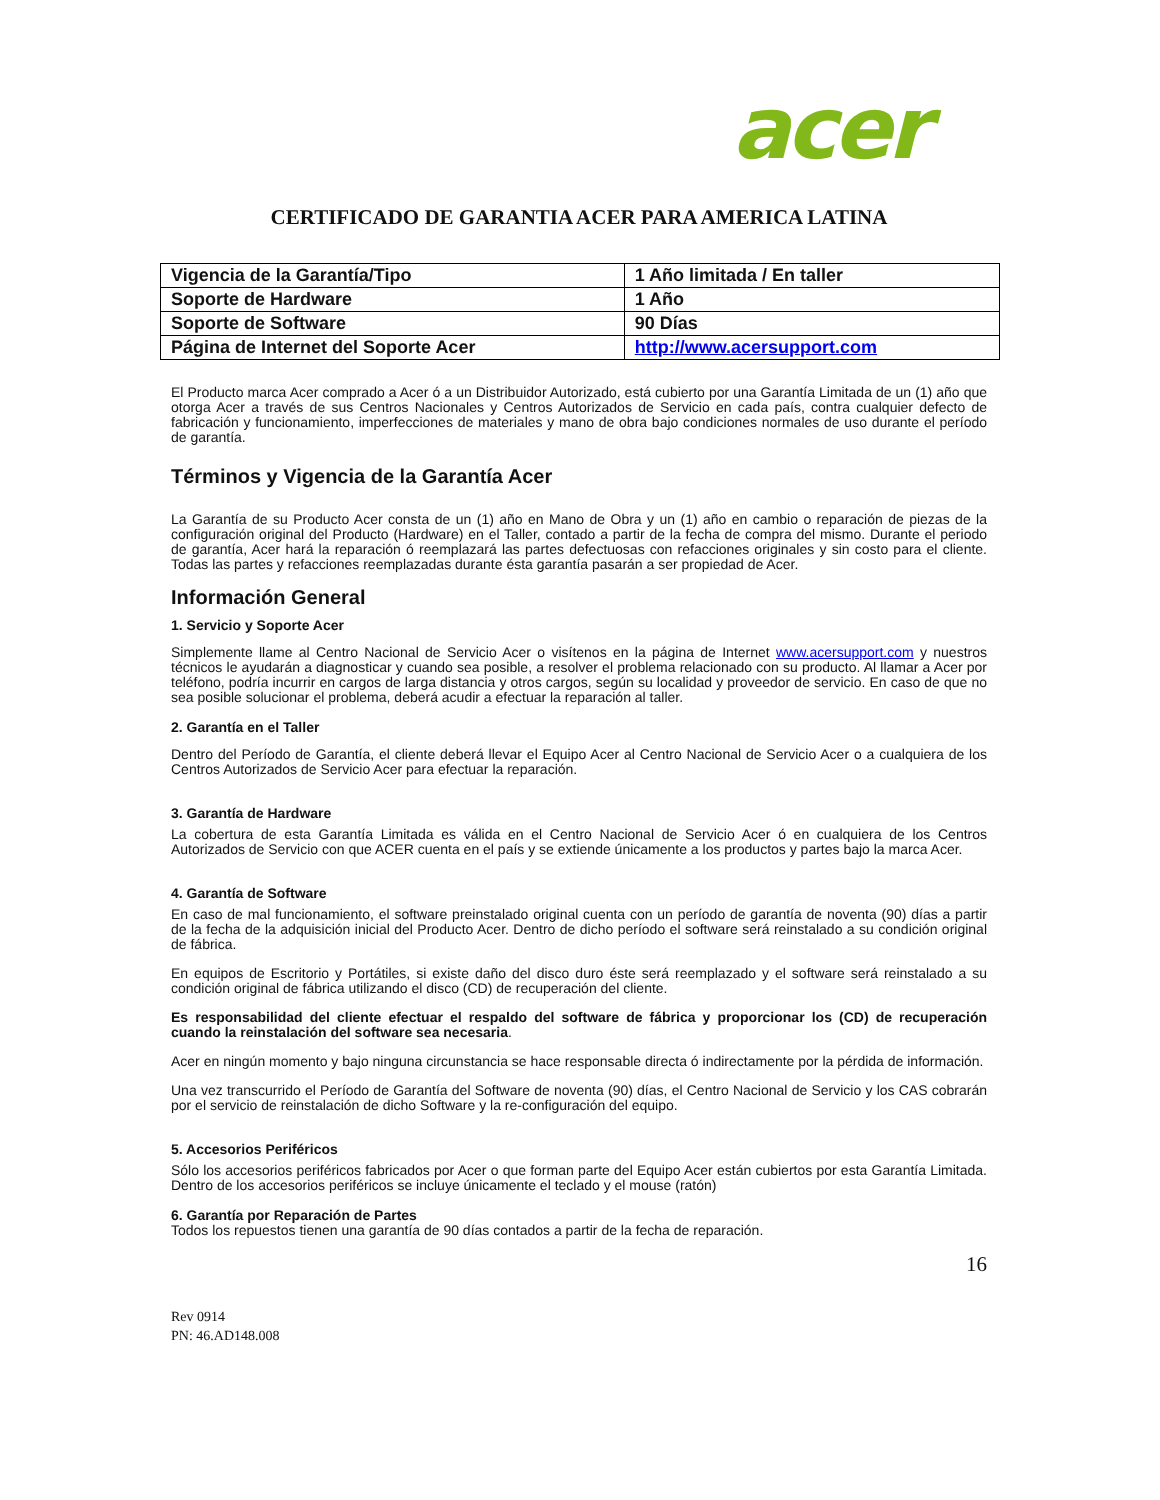acer
CERTIFICADO DE GARANTIA ACER PARA AMERICA LATINA
| Vigencia de la Garantía/Tipo | 1 Año limitada / En taller |
| Soporte de Hardware | 1 Año |
| Soporte de Software | 90 Días |
| Página de Internet del Soporte Acer | http://www.acersupport.com |
El Producto marca Acer comprado a Acer ó a un Distribuidor Autorizado, está cubierto por una Garantía Limitada de un (1) año que otorga Acer a través de sus Centros Nacionales y Centros Autorizados de Servicio en cada país, contra cualquier defecto de fabricación y funcionamiento, imperfecciones de materiales y mano de obra bajo condiciones normales de uso durante el período de garantía.
Términos y Vigencia de la Garantía Acer
La Garantía de su Producto Acer consta de un (1) año en Mano de Obra y un (1) año en cambio o reparación de piezas de la configuración original del Producto (Hardware) en el Taller, contado a partir de la fecha de compra del mismo. Durante el periodo de garantía, Acer hará la reparación ó reemplazará las partes defectuosas con refacciones originales y sin costo para el cliente. Todas las partes y refacciones reemplazadas durante ésta garantía pasarán a ser propiedad de Acer.
Información General
1. Servicio y Soporte Acer
Simplemente llame al Centro Nacional de Servicio Acer o visítenos en la página de Internet www.acersupport.com y nuestros técnicos le ayudarán a diagnosticar y cuando sea posible, a resolver el problema relacionado con su producto. Al llamar a Acer por teléfono, podría incurrir en cargos de larga distancia y otros cargos, según su localidad y proveedor de servicio. En caso de que no sea posible solucionar el problema, deberá acudir a efectuar la reparación al taller.
2. Garantía en el Taller
Dentro del Período de Garantía, el cliente deberá llevar el Equipo Acer al Centro Nacional de Servicio Acer o a cualquiera de los Centros Autorizados de Servicio Acer para efectuar la reparación.
3. Garantía de Hardware
La cobertura de esta Garantía Limitada es válida en el Centro Nacional de Servicio Acer ó en cualquiera de los Centros Autorizados de Servicio con que ACER cuenta en el país y se extiende únicamente a los productos y partes bajo la marca Acer.
4. Garantía de Software
En caso de mal funcionamiento, el software preinstalado original cuenta con un período de garantía de noventa (90) días a partir de la fecha de la adquisición inicial del Producto Acer. Dentro de dicho período el software será reinstalado a su condición original de fábrica.
En equipos de Escritorio y Portátiles, si existe daño del disco duro éste será reemplazado y el software será reinstalado a su condición original de fábrica utilizando el disco (CD) de recuperación del cliente.
Es responsabilidad del cliente efectuar el respaldo del software de fábrica y proporcionar los (CD) de recuperación cuando la reinstalación del software sea necesaria.
Acer en ningún momento y bajo ninguna circunstancia se hace responsable directa ó indirectamente por la pérdida de información.
Una vez transcurrido el Período de Garantía del Software de noventa (90) días, el Centro Nacional de Servicio y los CAS cobrarán por el servicio de reinstalación de dicho Software y la re-configuración del equipo.
5. Accesorios Periféricos
Sólo los accesorios periféricos fabricados por Acer o que forman parte del Equipo Acer están cubiertos por esta Garantía Limitada. Dentro de los accesorios periféricos se incluye únicamente el teclado y el mouse (ratón)
6. Garantía por Reparación de Partes
Todos los repuestos tienen una garantía de 90 días contados a partir de la fecha de reparación.
16
Rev 0914
PN: 46.AD148.008